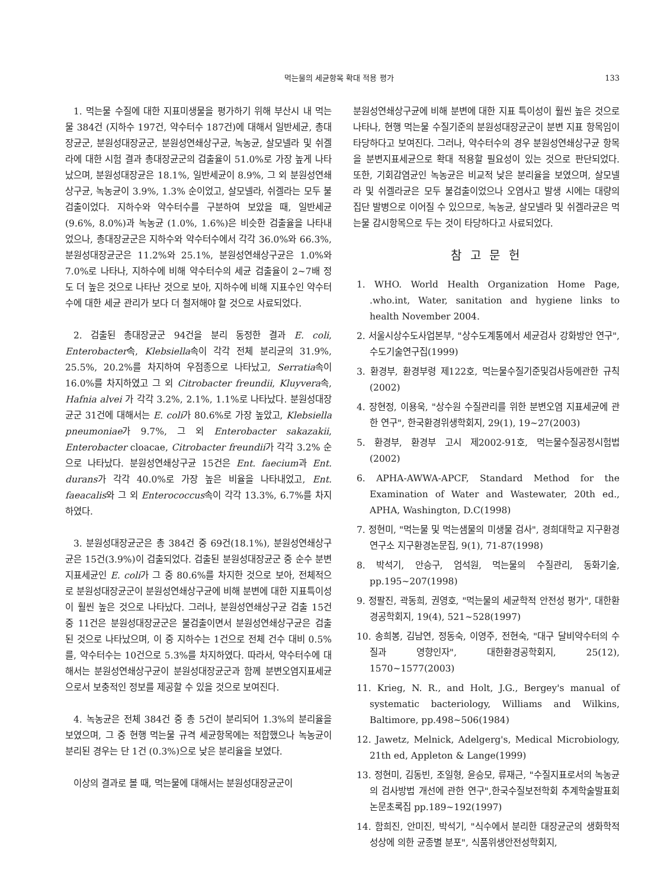먹는물의 세균항목 확대 적용 평가 133
1. 먹는물 수질에 대한 지표미생물을 평가하기 위해 부산시 내 먹는물 384건 (지하수 197건, 약수터수 187건)에 대해서 일반세균, 총대장균군, 분원성대장균군, 분원성연쇄상구균, 녹농균, 살모넬라 및 쉬겔라에 대한 시험 결과 총대장균군의 검출율이 51.0%로 가장 높게 나타났으며, 분원성대장균은 18.1%, 일반세균이 8.9%, 그 외 분원성연쇄상구균, 녹농균이 3.9%, 1.3% 순이었고, 살모넬라, 쉬겔라는 모두 불검출이었다. 지하수와 약수터수를 구분하여 보았을 때, 일반세균 (9.6%, 8.0%)과 녹농균 (1.0%, 1.6%)은 비슷한 검출율을 나타내었으나, 총대장균군은 지하수와 약수터수에서 각각 36.0%와 66.3%, 분원성대장균군은 11.2%와 25.1%, 분원성연쇄상구균은 1.0%와 7.0%로 나타나, 지하수에 비해 약수터수의 세균 검출율이 2~7배 정도 더 높은 것으로 나타난 것으로 보아, 지하수에 비해 지표수인 약수터수에 대한 세균 관리가 보다 더 철저해야 할 것으로 사료되었다.
2. 검출된 총대장균군 94건을 분리 동정한 결과 E. coli, Enterobacter속, Klebsiella속이 각각 전체 분리균의 31.9%, 25.5%, 20.2%를 차지하여 우점종으로 나타났고, Serratia속이 16.0%를 차지하였고 그 외 Citrobacter freundii, Kluyvera속, Hafnia alvei 가 각각 3.2%, 2.1%, 1.1%로 나타났다. 분원성대장균군 31건에 대해서는 E. coli가 80.6%로 가장 높았고, Klebsiella pneumoniae가 9.7%, 그 외 Enterobacter sakazakii, Enterobacter cloacae, Citrobacter freundii가 각각 3.2% 순으로 나타났다. 분원성연쇄상구균 15건은 Ent. faecium과 Ent. durans가 각각 40.0%로 가장 높은 비율을 나타내었고, Ent. faeacalis와 그 외 Enterococcus속이 각각 13.3%, 6.7%를 차지하였다.
3. 분원성대장균군은 총 384건 중 69건(18.1%), 분원성연쇄상구균은 15건(3.9%)이 검출되었다. 검출된 분원성대장균군 중 순수 분변지표세균인 E. coli가 그 중 80.6%를 차지한 것으로 보아, 전체적으로 분원성대장균군이 분원성연쇄상구균에 비해 분변에 대한 지표특이성이 훨씬 높은 것으로 나타났다. 그러나, 분원성연쇄상구균 검출 15건 중 11건은 분원성대장균군은 불검출이면서 분원성연쇄상구균은 검출된 것으로 나타났으며, 이 중 지하수는 1건으로 전체 건수 대비 0.5%를, 약수터수는 10건으로 5.3%를 차지하였다. 따라서, 약수터수에 대해서는 분원성연쇄상구균이 분원성대장균군과 함께 분변오염지표세균으로서 보충적인 정보를 제공할 수 있을 것으로 보여진다.
4. 녹농균은 전체 384건 중 총 5건이 분리되어 1.3%의 분리율을 보였으며, 그 중 현행 먹는물 규격 세균항목에는 적합했으나 녹농균이 분리된 경우는 단 1건 (0.3%)으로 낮은 분리율을 보였다.
이상의 결과로 볼 때, 먹는물에 대해서는 분원성대장균군이
분원성연쇄상구균에 비해 분변에 대한 지표 특이성이 훨씬 높은 것으로 나타나, 현행 먹는물 수질기준의 분원성대장균군이 분변 지표 항목임이 타당하다고 보여진다. 그러나, 약수터수의 경우 분원성연쇄상구균 항목을 분변지표세균으로 확대 적용할 필요성이 있는 것으로 판단되었다. 또한, 기회감염균인 녹농균은 비교적 낮은 분리율을 보였으며, 살모넬라 및 쉬겔라균은 모두 불검출이었으나 오염사고 발생 시에는 대량의 집단 발병으로 이어질 수 있으므로, 녹농균, 살모넬라 및 쉬겔라균은 먹는물 감시항목으로 두는 것이 타당하다고 사료되었다.
참 고 문 헌
1. WHO. World Health Organization Home Page, .who.int, Water, sanitation and hygiene links to health November 2004.
2. 서울시상수도사업본부, "상수도계통에서 세균검사 강화방안 연구", 수도기술연구집(1999)
3. 환경부, 환경부령 제122호, 먹는물수질기준및검사등에관한 규칙(2002)
4. 장현정, 이용욱, "상수원 수질관리를 위한 분변오염 지표세균에 관한 연구", 한국환경위생학회지, 29(1), 19~27(2003)
5. 환경부, 환경부 고시 제2002-91호, 먹는물수질공정시험법 (2002)
6. APHA-AWWA-APCF, Standard Method for the Examination of Water and Wastewater, 20th ed., APHA, Washington, D.C(1998)
7. 정현미, "먹는물 및 먹는샘물의 미생물 검사", 경희대학교 지구환경연구소 지구환경논문집, 9(1), 71-87(1998)
8. 박석기, 안승구, 엄석원, 먹는물의 수질관리, 동화기술, pp.195~207(1998)
9. 정팔진, 곽동희, 권영호, "먹는물의 세균학적 안전성 평가", 대한환경공학회지, 19(4), 521~528(1997)
10. 송희봉, 김남연, 정동숙, 이영주, 전현숙, "대구 달비약수터의 수질과 영향인자", 대한환경공학회지, 25(12), 1570~1577(2003)
11. Krieg, N. R., and Holt, J.G., Bergey's manual of systematic bacteriology, Williams and Wilkins, Baltimore, pp.498~506(1984)
12. Jawetz, Melnick, Adelgerg's, Medical Microbiology, 21th ed, Appleton & Lange(1999)
13. 정현미, 김동빈, 조일형, 윤승모, 류재근, "수질지표로서의 녹농균의 검사방법 개선에 관한 연구",한국수질보전학회 추계학술발표회 논문초록집 pp.189~192(1997)
14. 함희진, 안미진, 박석기, "식수에서 분리한 대장균군의 생화학적 성상에 의한 균종별 분포", 식품위생안전성학회지,